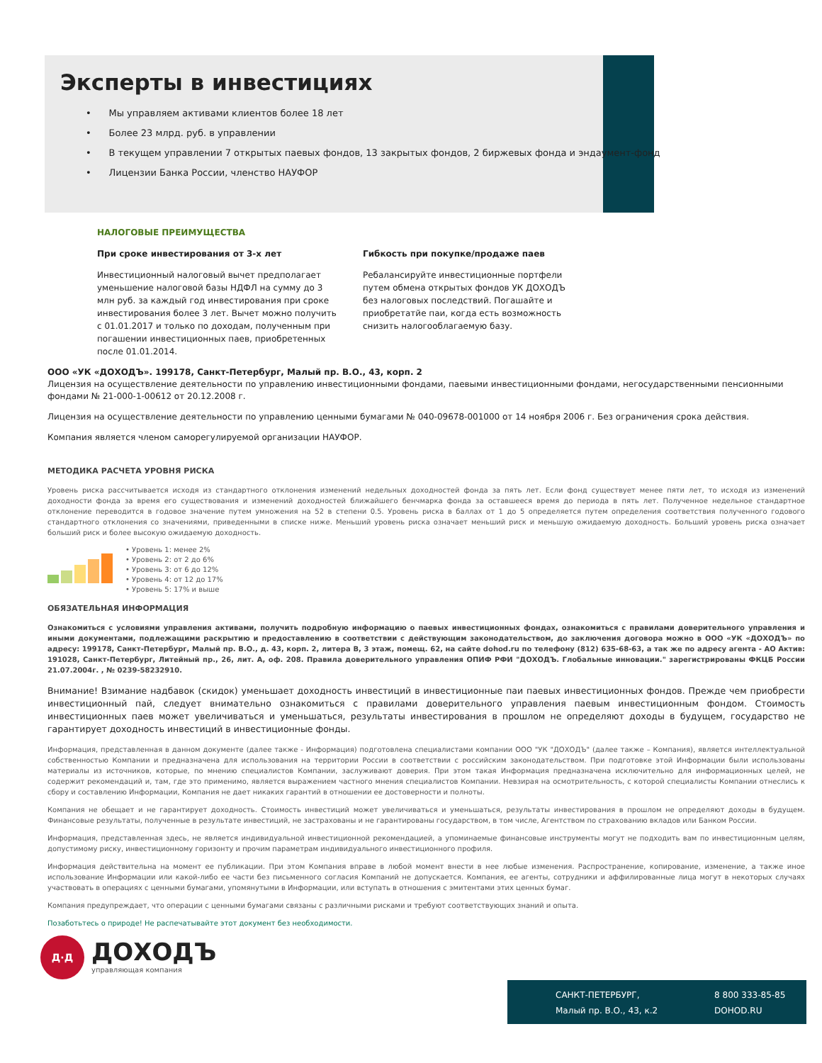Эксперты в инвестициях
• Мы управляем активами клиентов более 18 лет
• Более 23 млрд. руб. в управлении
• В текущем управлении 7 открытых паевых фондов, 13 закрытых фондов, 2 биржевых фонда и эндаумент-фонд
• Лицензии Банка России, членство НАУФОР
НАЛОГОВЫЕ ПРЕИМУЩЕСТВА
При сроке инвестирования от 3-х лет
Инвестиционный налоговый вычет предполагает уменьшение налоговой базы НДФЛ на сумму до 3 млн руб. за каждый год инвестирования при сроке инвестирования более 3 лет. Вычет можно получить с 01.01.2017 и только по доходам, полученным при погашении инвестиционных паев, приобретенных после 01.01.2014.
Гибкость при покупке/продаже паев
Ребалансируйте инвестиционные портфели путем обмена открытых фондов УК ДОХОДЪ без налоговых последствий. Погашайте и приобретатйе паи, когда есть возможность снизить налогооблагаемую базу.
ООО «УК «ДОХОДЪ». 199178, Санкт-Петербург, Малый пр. В.О., 43, корп. 2
Лицензия на осуществление деятельности по управлению инвестиционными фондами, паевыми инвестиционными фондами, негосударственными пенсионными фондами № 21-000-1-00612 от 20.12.2008 г.
Лицензия на осуществление деятельности по управлению ценными бумагами № 040-09678-001000 от 14 ноября 2006 г. Без ограничения срока действия.
Компания является членом саморегулируемой организации НАУФОР.
МЕТОДИКА РАСЧЕТА УРОВНЯ РИСКА
Уровень риска рассчитывается исходя из стандартного отклонения изменений недельных доходностей фонда за пять лет. Если фонд существует менее пяти лет, то исходя из изменений доходности фонда за время его существования и изменений доходностей ближайшего бенчмарка фонда за оставшееся время до периода в пять лет. Полученное недельное стандартное отклонение переводится в годовое значение путем умножения на 52 в степени 0.5. Уровень риска в баллах от 1 до 5 определяется путем определения соответствия полученного годового стандартного отклонения со значениями, приведенными в списке ниже. Меньший уровень риска означает меньший риск и меньшую ожидаемую доходность. Больший уровень риска означает больший риск и более высокую ожидаемую доходность.
• Уровень 1: менее 2%
• Уровень 2: от 2 до 6%
• Уровень 3: от 6 до 12%
• Уровень 4: от 12 до 17%
• Уровень 5: 17% и выше
ОБЯЗАТЕЛЬНАЯ ИНФОРМАЦИЯ
Ознакомиться с условиями управления активами, получить подробную информацию о паевых инвестиционных фондах, ознакомиться с правилами доверительного управления и иными документами, подлежащими раскрытию и предоставлению в соответствии с действующим законодательством, до заключения договора можно в ООО «УК «ДОХОДЪ» по адресу: 199178, Санкт-Петербург, Малый пр. В.О., д. 43, корп. 2, литера В, 3 этаж, помещ. 62, на сайте dohod.ru по телефону (812) 635-68-63, а так же по адресу агента - АО Актив: 191028, Санкт-Петербург, Литейный пр., 26, лит. А, оф. 208. Правила доверительного управления ОПИФ РФИ "ДОХОДЪ. Глобальные инновации." зарегистрированы ФКЦБ России 21.07.2004г. , № 0239-58232910.
Внимание! Взимание надбавок (скидок) уменьшает доходность инвестиций в инвестиционные паи паевых инвестиционных фондов. Прежде чем приобрести инвестиционный пай, следует внимательно ознакомиться с правилами доверительного управления паевым инвестиционным фондом. Стоимость инвестиционных паев может увеличиваться и уменьшаться, результаты инвестирования в прошлом не определяют доходы в будущем, государство не гарантирует доходность инвестиций в инвестиционные фонды.
Информация, представленная в данном документе (далее также - Информация) подготовлена специалистами компании ООО "УК "ДОХОДЪ" (далее также – Компания), является интеллектуальной собственностью Компании и предназначена для использования на территории России в соответствии с российским законодательством. При подготовке этой Информации были использованы материалы из источников, которые, по мнению специалистов Компании, заслуживают доверия. При этом такая Информация предназначена исключительно для информационных целей, не содержит рекомендаций и, там, где это применимо, является выражением частного мнения специалистов Компании. Невзирая на осмотрительность, с которой специалисты Компании отнеслись к сбору и составлению Информации, Компания не дает никаких гарантий в отношении ее достоверности и полноты.
Компания не обещает и не гарантирует доходность. Стоимость инвестиций может увеличиваться и уменьшаться, результаты инвестирования в прошлом не определяют доходы в будущем. Финансовые результаты, полученные в результате инвестиций, не застрахованы и не гарантированы государством, в том числе, Агентством по страхованию вкладов или Банком России.
Информация, представленная здесь, не является индивидуальной инвестиционной рекомендацией, а упоминаемые финансовые инструменты могут не подходить вам по инвестиционным целям, допустимому риску, инвестиционному горизонту и прочим параметрам индивидуального инвестиционного профиля.
Информация действительна на момент ее публикации. При этом Компания вправе в любой момент внести в нее любые изменения. Распространение, копирование, изменение, а также иное использование Информации или какой-либо ее части без письменного согласия Компаний не допускается. Компания, ее агенты, сотрудники и аффилированные лица могут в некоторых случаях участвовать в операциях с ценными бумагами, упомянутыми в Информации, или вступать в отношения с эмитентами этих ценных бумаг.
Компания предупреждает, что операции с ценными бумагами связаны с различными рисками и требуют соответствующих знаний и опыта.
Позаботьтесь о природе! Не распечатывайте этот документ без необходимости.
Д·Д
ДОХОДЪ
управляющая компания
САНКТ-ПЕТЕРБУРГ,
Малый пр. В.О., 43, к.2
8 800 333-85-85
DOHOD.RU